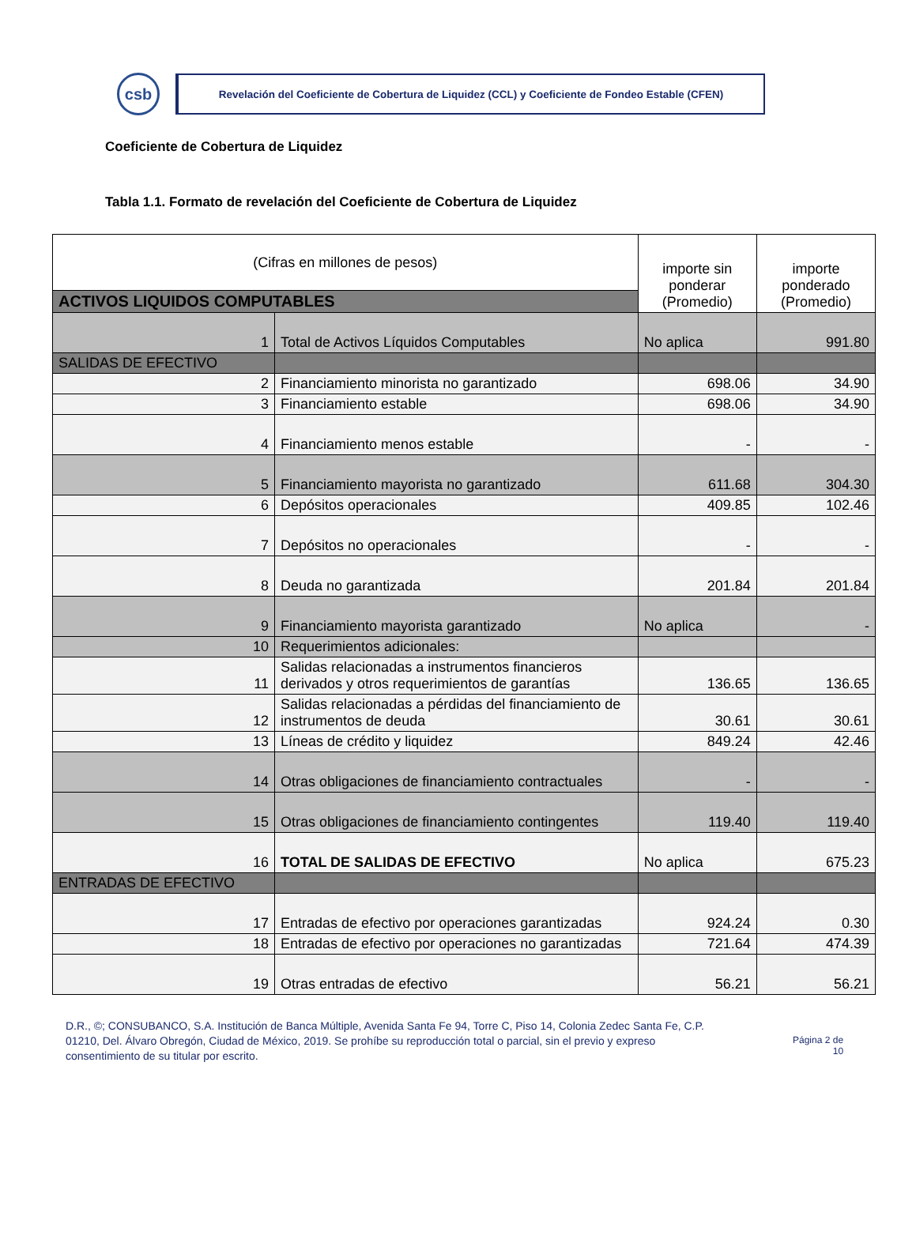csb
Revelación del Coeficiente de Cobertura de Liquidez (CCL) y Coeficiente de Fondeo Estable (CFEN)
Coeficiente de Cobertura de Liquidez
Tabla 1.1. Formato de revelación del Coeficiente de Cobertura de Liquidez
| (Cifras en millones de pesos) | | importe sin ponderar (Promedio) | importe ponderado (Promedio) |
| --- | --- | --- | --- |
| ACTIVOS LIQUIDOS COMPUTABLES | | | |
| 1 | Total de Activos Líquidos Computables | No aplica | 991.80 |
| SALIDAS DE EFECTIVO | | | |
| 2 | Financiamiento minorista no garantizado | 698.06 | 34.90 |
| 3 | Financiamiento estable | 698.06 | 34.90 |
| 4 | Financiamiento menos estable | - | - |
| 5 | Financiamiento mayorista no garantizado | 611.68 | 304.30 |
| 6 | Depósitos operacionales | 409.85 | 102.46 |
| 7 | Depósitos no operacionales | - | - |
| 8 | Deuda no garantizada | 201.84 | 201.84 |
| 9 | Financiamiento mayorista garantizado | No aplica | - |
| 10 | Requerimientos adicionales: | | |
| 11 | Salidas relacionadas a instrumentos financieros derivados y otros requerimientos de garantías | 136.65 | 136.65 |
| 12 | Salidas relacionadas a pérdidas del financiamiento de instrumentos de deuda | 30.61 | 30.61 |
| 13 | Líneas de crédito y liquidez | 849.24 | 42.46 |
| 14 | Otras obligaciones de financiamiento contractuales | - | - |
| 15 | Otras obligaciones de financiamiento contingentes | 119.40 | 119.40 |
| 16 | TOTAL DE SALIDAS DE EFECTIVO | No aplica | 675.23 |
| ENTRADAS DE EFECTIVO | | | |
| 17 | Entradas de efectivo por operaciones garantizadas | 924.24 | 0.30 |
| 18 | Entradas de efectivo por operaciones no garantizadas | 721.64 | 474.39 |
| 19 | Otras entradas de efectivo | 56.21 | 56.21 |
D.R., ©; CONSUBANCO, S.A. Institución de Banca Múltiple, Avenida Santa Fe 94, Torre C, Piso 14, Colonia Zedec Santa Fe, C.P. 01210, Del. Álvaro Obregón, Ciudad de México, 2019. Se prohíbe su reproducción total o parcial, sin el previo y expreso consentimiento de su titular por escrito.
Página 2 de
10